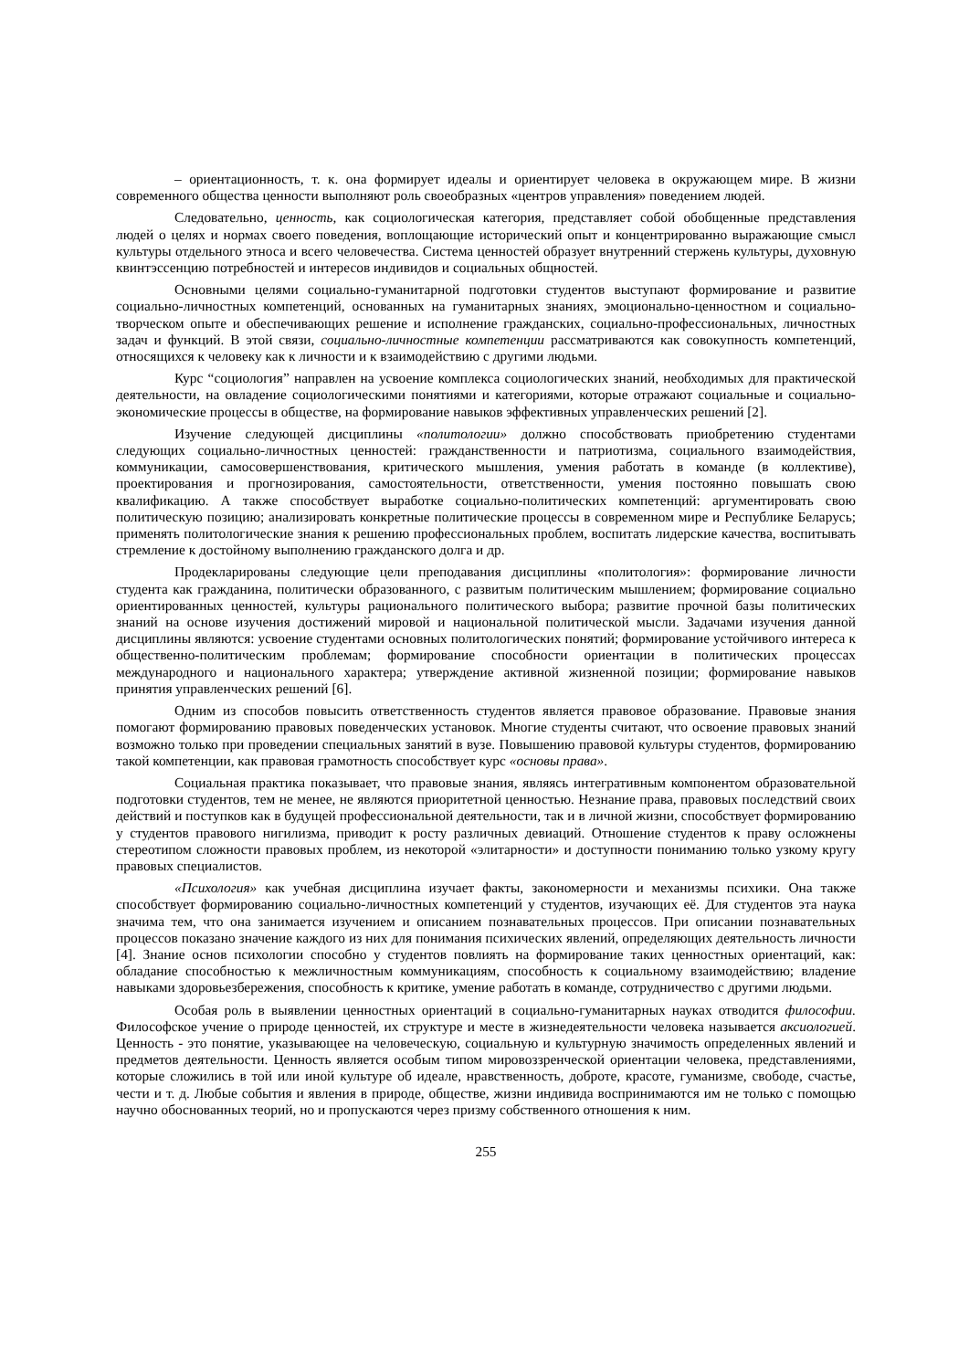– ориентационность, т. к. она формирует идеалы и ориентирует человека в окружающем мире. В жизни современного общества ценности выполняют роль своеобразных «центров управления» поведением людей.
Следовательно, ценность, как социологическая категория, представляет собой обобщенные представления людей о целях и нормах своего поведения, воплощающие исторический опыт и концентрированно выражающие смысл культуры отдельного этноса и всего человечества. Система ценностей образует внутренний стержень культуры, духовную квинтэссенцию потребностей и интересов индивидов и социальных общностей.
Основными целями социально-гуманитарной подготовки студентов выступают формирование и развитие социально-личностных компетенций, основанных на гуманитарных знаниях, эмоционально-ценностном и социально-творческом опыте и обеспечивающих решение и исполнение гражданских, социально-профессиональных, личностных задач и функций. В этой связи, социально-личностные компетенции рассматриваются как совокупность компетенций, относящихся к человеку как к личности и к взаимодействию с другими людьми.
Курс “социология” направлен на усвоение комплекса социологических знаний, необходимых для практической деятельности, на овладение социологическими понятиями и категориями, которые отражают социальные и социально-экономические процессы в обществе, на формирование навыков эффективных управленческих решений [2].
Изучение следующей дисциплины «политологии» должно способствовать приобретению студентами следующих социально-личностных ценностей: гражданственности и патриотизма, социального взаимодействия, коммуникации, самосовершенствования, критического мышления, умения работать в команде (в коллективе), проектирования и прогнозирования, самостоятельности, ответственности, умения постоянно повышать свою квалификацию. А также способствует выработке социально-политических компетенций: аргументировать свою политическую позицию; анализировать конкретные политические процессы в современном мире и Республике Беларусь; применять политологические знания к решению профессиональных проблем, воспитать лидерские качества, воспитывать стремление к достойному выполнению гражданского долга и др.
Продекларированы следующие цели преподавания дисциплины «политология»: формирование личности студента как гражданина, политически образованного, с развитым политическим мышлением; формирование социально ориентированных ценностей, культуры рационального политического выбора; развитие прочной базы политических знаний на основе изучения достижений мировой и национальной политической мысли. Задачами изучения данной дисциплины являются: усвоение студентами основных политологических понятий; формирование устойчивого интереса к общественно-политическим проблемам; формирование способности ориентации в политических процессах международного и национального характера; утверждение активной жизненной позиции; формирование навыков принятия управленческих решений [6].
Одним из способов повысить ответственность студентов является правовое образование. Правовые знания помогают формированию правовых поведенческих установок. Многие студенты считают, что освоение правовых знаний возможно только при проведении специальных занятий в вузе. Повышению правовой культуры студентов, формированию такой компетенции, как правовая грамотность способствует курс «основы права».
Социальная практика показывает, что правовые знания, являясь интегративным компонентом образовательной подготовки студентов, тем не менее, не являются приоритетной ценностью. Незнание права, правовых последствий своих действий и поступков как в будущей профессиональной деятельности, так и в личной жизни, способствует формированию у студентов правового нигилизма, приводит к росту различных девиаций. Отношение студентов к праву осложнены стереотипом сложности правовых проблем, из некоторой «элитарности» и доступности пониманию только узкому кругу правовых специалистов.
«Психология» как учебная дисциплина изучает факты, закономерности и механизмы психики. Она также способствует формированию социально-личностных компетенций у студентов, изучающих её. Для студентов эта наука значима тем, что она занимается изучением и описанием познавательных процессов. При описании познавательных процессов показано значение каждого из них для понимания психических явлений, определяющих деятельность личности [4]. Знание основ психологии способно у студентов повлиять на формирование таких ценностных ориентаций, как: обладание способностью к межличностным коммуникациям, способность к социальному взаимодействию; владение навыками здоровьезбережения, способность к критике, умение работать в команде, сотрудничество с другими людьми.
Особая роль в выявлении ценностных ориентаций в социально-гуманитарных науках отводится философии. Философское учение о природе ценностей, их структуре и месте в жизнедеятельности человека называется аксиологией. Ценность - это понятие, указывающее на человеческую, социальную и культурную значимость определенных явлений и предметов деятельности. Ценность является особым типом мировоззренческой ориентации человека, представлениями, которые сложились в той или иной культуре об идеале, нравственность, доброте, красоте, гуманизме, свободе, счастье, чести и т. д. Любые события и явления в природе, обществе, жизни индивида воспринимаются им не только с помощью научно обоснованных теорий, но и пропускаются через призму собственного отношения к ним.
255